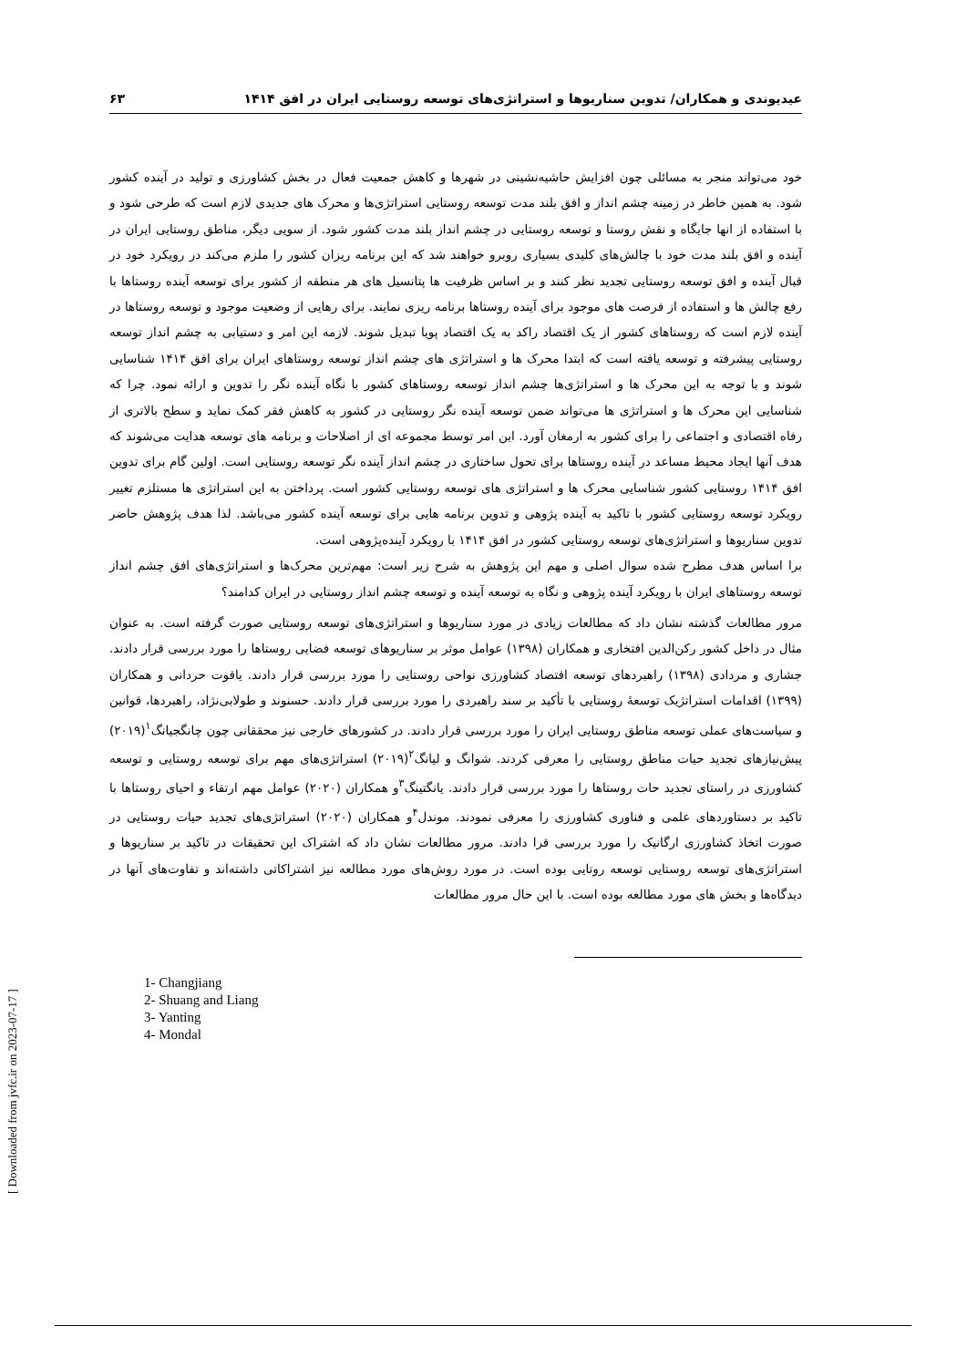عیدیوندی و همکاران/ تدوین سناریوها و استراتژی‌های توسعه روستایی ایران در افق ۱۴۱۴ ۶۳
خود می‌تواند منجر به مسائلی چون افزایش حاشیه‌نشینی در شهرها و کاهش جمعیت فعال در بخش کشاورزی و تولید در آینده کشور شود. به همین خاطر در زمینه چشم انداز و افق بلند مدت توسعه روستایی استراتژی‌ها و محرک های جدیدی لازم است که طرحی شود و با استفاده از انها جایگاه و نقش روستا و توسعه روستایی در چشم انداز بلند مدت کشور شود. از سویی دیگر، مناطق روستایی ایران در آینده و افق بلند مدت خود با چالش‌های کلیدی بسیاری روبرو خواهند شد که این برنامه ریزان کشور را ملزم می‌کند در رویکرد خود در قبال آینده و افق توسعه روستایی تجدید نظر کنند و بر اساس ظرفیت ها پتانسیل های هر منطقه از کشور برای توسعه آینده روستاها با رفع چالش ها و استفاده از فرصت های موجود برای آینده روستاها برنامه ریزی نمایند. برای رهایی از وضعیت موجود و توسعه روستاها در آینده لازم است که روستاهای کشور از یک اقتصاد راکد به یک اقتصاد پویا تبدیل شوند. لازمه این امر و دستیابی به چشم انداز توسعه روستایی پیشرفته و توسعه یافته است که ابتدا محرک ها و استراتژی های چشم انداز توسعه روستاهای ایران برای افق ۱۴۱۴ شناسایی شوند و با توجه به این محرک ها و استراتژی‌ها چشم انداز توسعه روستاهای کشور با نگاه آینده نگر را تدوین و ارائه نمود. چرا که شناسایی این محرک ها و استراتژی ها می‌تواند ضمن توسعه آینده نگر روستایی در کشور به کاهش فقر کمک نماید و سطح بالاتری از رفاه اقتصادی و اجتماعی را برای کشور به ارمغان آورد. این امر توسط مجموعه ای از اصلاحات و برنامه های توسعه هدایت می‌شوند که هدف آنها ایجاد محیط مساعد در آینده روستاها برای تحول ساختاری در چشم انداز آینده نگر توسعه روستایی است. اولین گام برای تدوین افق ۱۴۱۴ روستایی کشور شناسایی محرک ها و استراتژی های توسعه روستایی کشور است. پرداختن به این استراتژی ها مستلزم تغییر رویکرد توسعه روستایی کشور با تاکید به آینده پژوهی و تدوین برنامه هایی برای توسعه آینده کشور می‌باشد. لذا هدف پژوهش حاضر تدوین سناریوها و استراتژی‌های توسعه روستایی کشور در افق ۱۴۱۴ با رویکرد آینده‌پژوهی است.
برا اساس هدف مطرح شده سوال اصلی و مهم این پژوهش به شرح زیر است: مهم‌ترین محرک‌ها و استراتژی‌های افق چشم انداز توسعه روستاهای ایران با رویکرد آینده پژوهی و نگاه به توسعه آینده و توسعه چشم انداز روستایی در ایران کدامند؟
مرور مطالعات گذشته نشان داد که مطالعات زیادی در مورد سناریوها و استراتژی‌های توسعه روستایی صورت گرفته است. به عنوان مثال در داخل کشور رکن‌الدین افتخاری و همکاران (۱۳۹۸) عوامل موثر بر سناریوهای توسعه فضایی روستاها را مورد بررسی قرار دادند. جشاری و مردادی (۱۳۹۸) راهبردهای توسعه اقتصاد کشاورزی نواحی روستایی را مورد بررسی قرار دادند. یاقوت حردانی و همکاران (۱۳۹۹) اقدامات استراتژیک توسعهٔ روستایی با تأکید بر سند راهبردی را مورد بررسی قرار دادند. حسنوند و طولابی‌نژاد، راهبردها، قوانین و سیاست‌های عملی توسعه مناطق روستایی ایران را مورد بررسی قرار دادند. در کشورهای خارجی نیز محققانی چون چانگجیانگ<sup>۱</sup>(۲۰۱۹) پیش‌نیازهای تجدید حیات مناطق روستایی را معرفی کردند. شوانگ و لیانگ<sup>۲</sup>(۲۰۱۹) استراتژی‌های مهم برای توسعه روستایی و توسعه کشاورزی در راستای تجدید حات روستاها را مورد بررسی قرار دادند. یانگتینگ<sup>۳</sup>و همکاران (۲۰۲۰) عوامل مهم ارتقاء و احیای روستاها با تاکید بر دستاوردهای علمی و فناوری کشاورزی را معرفی نمودند. موندل<sup>۴</sup>و همکاران (۲۰۲۰) استراتژی‌های تجدید حیات روستایی در صورت اتخاذ کشاورزی ارگانیک را مورد بررسی قرا دادند. مرور مطالعات نشان داد که اشتراک این تحقیقات در تاکید بر سناریوها و استراتژی‌های توسعه روستایی توسعه روتایی بوده است. در مورد روش‌های مورد مطالعه نیز اشتراکاتی داشته‌اند و تفاوت‌های آنها در دیدگاه‌ها و بخش های مورد مطالعه بوده است. با این حال مرور مطالعات
1- Changjiang
2- Shuang and Liang
3- Yanting
4- Mondal
[ Downloaded from jvfc.ir on 2023-07-17 ]